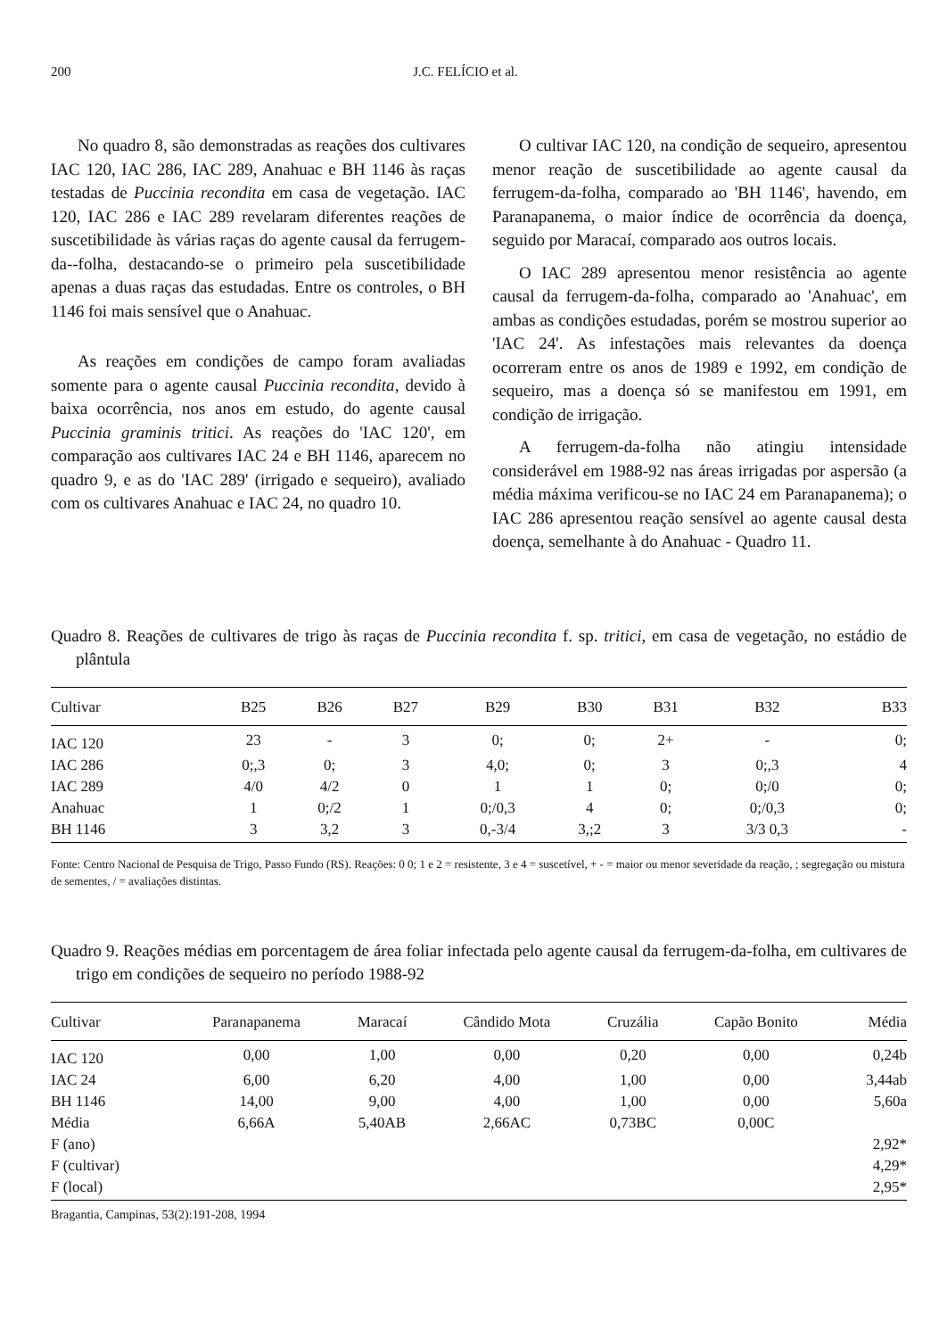200 J.C. FELÍCIO et al.
No quadro 8, são demonstradas as reações dos cultivares IAC 120, IAC 286, IAC 289, Anahuac e BH 1146 às raças testadas de Puccinia recondita em casa de vegetação. IAC 120, IAC 286 e IAC 289 revelaram diferentes reações de suscetibilidade às várias raças do agente causal da ferrugem-da--folha, destacando-se o primeiro pela suscetibilidade apenas a duas raças das estudadas. Entre os controles, o BH 1146 foi mais sensível que o Anahuac.
As reações em condições de campo foram avaliadas somente para o agente causal Puccinia recondita, devido à baixa ocorrência, nos anos em estudo, do agente causal Puccinia graminis tritici. As reações do 'IAC 120', em comparação aos cultivares IAC 24 e BH 1146, aparecem no quadro 9, e as do 'IAC 289' (irrigado e sequeiro), avaliado com os cultivares Anahuac e IAC 24, no quadro 10.
O cultivar IAC 120, na condição de sequeiro, apresentou menor reação de suscetibilidade ao agente causal da ferrugem-da-folha, comparado ao 'BH 1146', havendo, em Paranapanema, o maior índice de ocorrência da doença, seguido por Maracaí, comparado aos outros locais.
O IAC 289 apresentou menor resistência ao agente causal da ferrugem-da-folha, comparado ao 'Anahuac', em ambas as condições estudadas, porém se mostrou superior ao 'IAC 24'. As infestações mais relevantes da doença ocorreram entre os anos de 1989 e 1992, em condição de sequeiro, mas a doença só se manifestou em 1991, em condição de irrigação.
A ferrugem-da-folha não atingiu intensidade considerável em 1988-92 nas áreas irrigadas por aspersão (a média máxima verificou-se no IAC 24 em Paranapanema); o IAC 286 apresentou reação sensível ao agente causal desta doença, semelhante à do Anahuac - Quadro 11.
Quadro 8. Reações de cultivares de trigo às raças de Puccinia recondita f. sp. tritici, em casa de vegetação, no estádio de plântula
| Cultivar | B25 | B26 | B27 | B29 | B30 | B31 | B32 | B33 |
| --- | --- | --- | --- | --- | --- | --- | --- | --- |
| IAC 120 | 23 | - | 3 | 0; | 0; | 2+ | - | 0; |
| IAC 286 | 0;,3 | 0; | 3 | 4,0; | 0; | 3 | 0;,3 | 4 |
| IAC 289 | 4/0 | 4/2 | 0 | 1 | 1 | 0; | 0;/0 | 0; |
| Anahuac | 1 | 0;/2 | 1 | 0;/0,3 | 4 | 0; | 0;/0,3 | 0; |
| BH 1146 | 3 | 3,2 | 3 | 0,-3/4 | 3,;2 | 3 | 3/3 0,3 | - |
Fonte: Centro Nacional de Pesquisa de Trigo, Passo Fundo (RS). Reações: 0 0; 1 e 2 = resistente, 3 e 4 = suscetível, + - = maior ou menor severidade da reação, ; segregação ou mistura de sementes, / = avaliações distintas.
Quadro 9. Reações médias em porcentagem de área foliar infectada pelo agente causal da ferrugem-da-folha, em cultivares de trigo em condições de sequeiro no período 1988-92
| Cultivar | Paranapanema | Maracaí | Cândido Mota | Cruzália | Capão Bonito | Média |
| --- | --- | --- | --- | --- | --- | --- |
| IAC 120 | 0,00 | 1,00 | 0,00 | 0,20 | 0,00 | 0,24b |
| IAC 24 | 6,00 | 6,20 | 4,00 | 1,00 | 0,00 | 3,44ab |
| BH 1146 | 14,00 | 9,00 | 4,00 | 1,00 | 0,00 | 5,60a |
| Média | 6,66A | 5,40AB | 2,66AC | 0,73BC | 0,00C | |
| F (ano) | | | | | | 2,92* |
| F (cultivar) | | | | | | 4,29* |
| F (local) | | | | | | 2,95* |
Bragantia, Campinas, 53(2):191-208, 1994